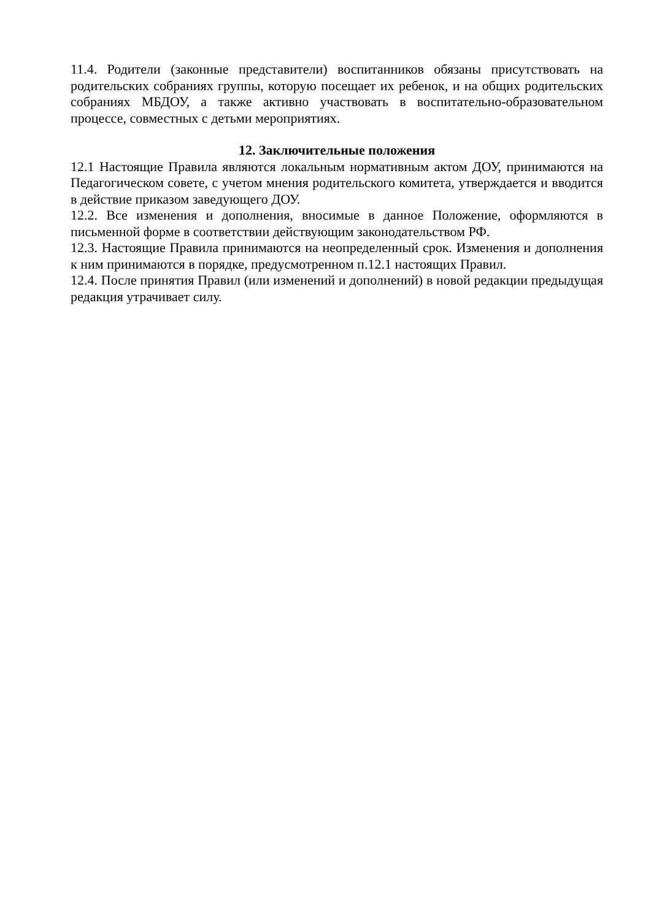11.4. Родители (законные представители) воспитанников обязаны присутствовать на родительских собраниях группы, которую посещает их ребенок, и на общих родительских собраниях МБДОУ, а также активно участвовать в воспитательно-образовательном процессе, совместных с детьми мероприятиях.
12. Заключительные положения
12.1 Настоящие Правила являются локальным нормативным актом ДОУ, принимаются на Педагогическом совете, с учетом мнения родительского комитета, утверждается и вводится в действие приказом заведующего ДОУ.
12.2. Все изменения и дополнения, вносимые в данное Положение, оформляются в письменной форме в соответствии действующим законодательством РФ.
12.3. Настоящие Правила принимаются на неопределенный срок. Изменения и дополнения к ним принимаются в порядке, предусмотренном п.12.1 настоящих Правил.
12.4. После принятия Правил (или изменений и дополнений) в новой редакции предыдущая редакция утрачивает силу.